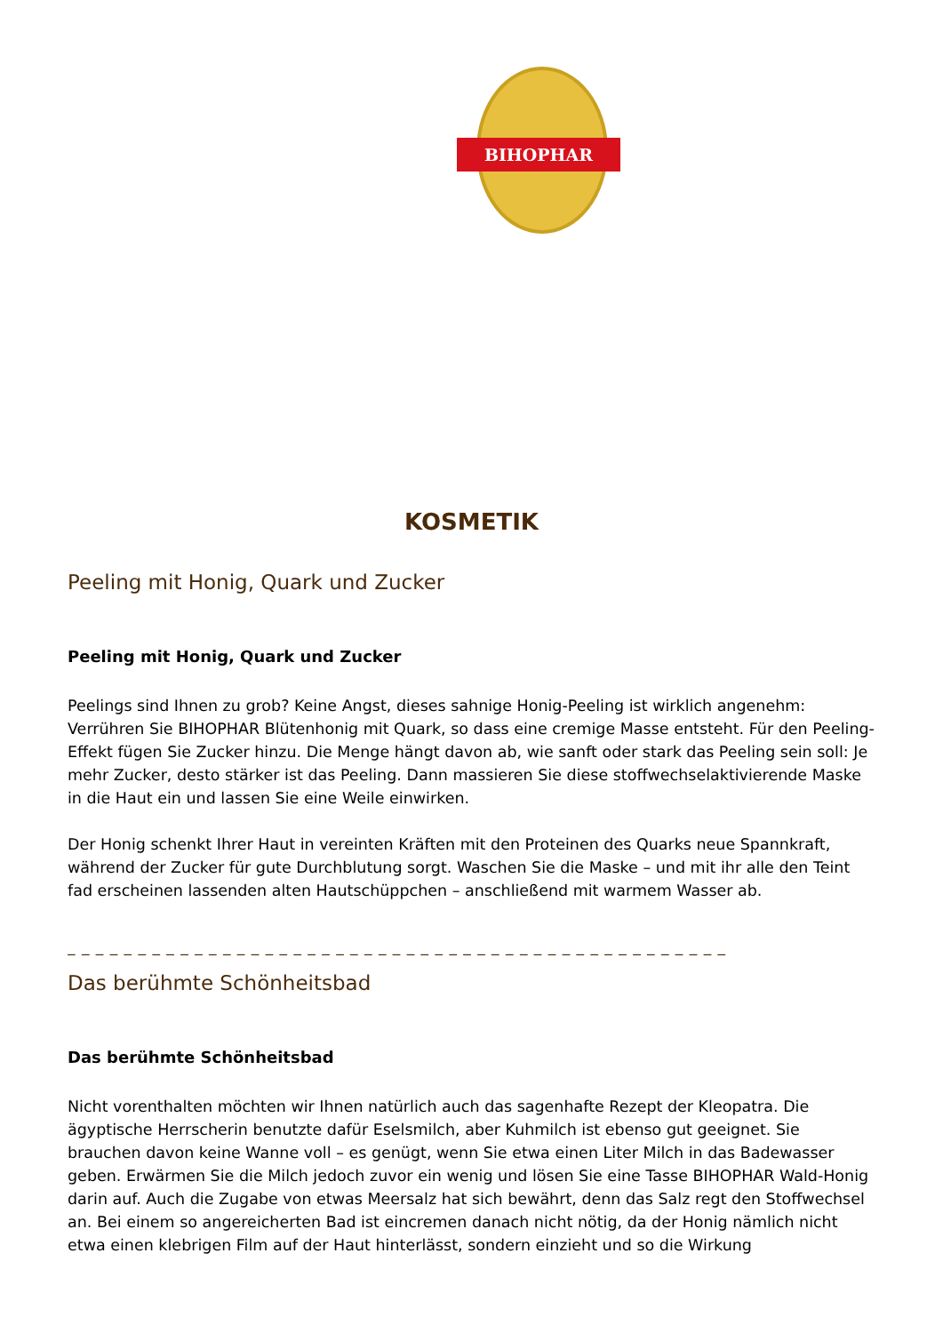BIHOPHAR
KOSMETIK
Peeling mit Honig, Quark und Zucker
Peeling mit Honig, Quark und Zucker
Peelings sind Ihnen zu grob? Keine Angst, dieses sahnige Honig-Peeling ist wirklich angenehm: Verrühren Sie BIHOPHAR Blütenhonig mit Quark, so dass eine cremige Masse entsteht. Für den Peeling-Effekt fügen Sie Zucker hinzu. Die Menge hängt davon ab, wie sanft oder stark das Peeling sein soll: Je mehr Zucker, desto stärker ist das Peeling. Dann massieren Sie diese stoffwechselaktivierende Maske in die Haut ein und lassen Sie eine Weile einwirken.
Der Honig schenkt Ihrer Haut in vereinten Kräften mit den Proteinen des Quarks neue Spannkraft, während der Zucker für gute Durchblutung sorgt. Waschen Sie die Maske – und mit ihr alle den Teint fad erscheinen lassenden alten Hautschüppchen – anschließend mit warmem Wasser ab.
_ _ _ _ _ _ _ _ _ _ _ _ _ _ _ _ _ _ _ _ _ _ _ _ _ _ _ _ _ _ _ _ _ _ _ _ _ _ _ _ _ _ _ _ _ _ _
Das berühmte Schönheitsbad
Das berühmte Schönheitsbad
Nicht vorenthalten möchten wir Ihnen natürlich auch das sagenhafte Rezept der Kleopatra. Die ägyptische Herrscherin benutzte dafür Eselsmilch, aber Kuhmilch ist ebenso gut geeignet. Sie brauchen davon keine Wanne voll – es genügt, wenn Sie etwa einen Liter Milch in das Badewasser geben. Erwärmen Sie die Milch jedoch zuvor ein wenig und lösen Sie eine Tasse BIHOPHAR Wald-Honig darin auf. Auch die Zugabe von etwas Meersalz hat sich bewährt, denn das Salz regt den Stoffwechsel an. Bei einem so angereicherten Bad ist eincremen danach nicht nötig, da der Honig nämlich nicht etwa einen klebrigen Film auf der Haut hinterlässt, sondern einzieht und so die Wirkung